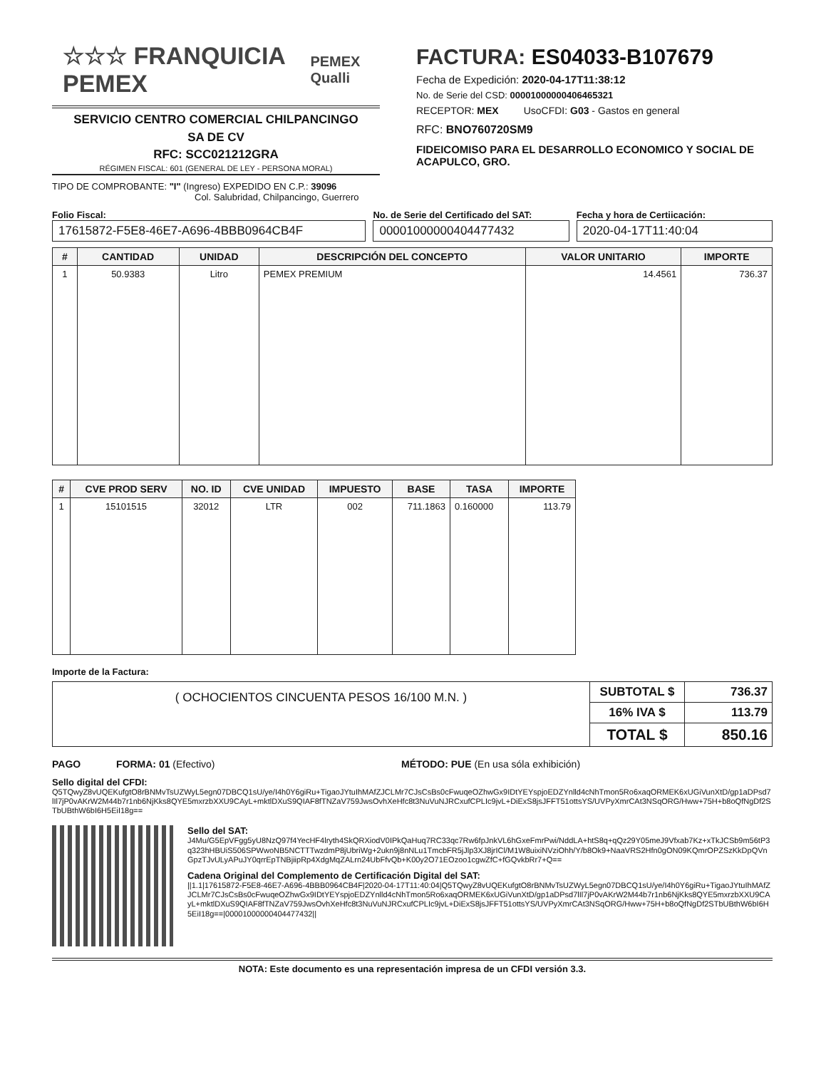☆☆☆ FRANQUICIA PEMEX PEMEX Qualli
SERVICIO CENTRO COMERCIAL CHILPANCINGO
SA DE CV
RFC: SCC021212GRA
RÉGIMEN FISCAL: 601 (GENERAL DE LEY - PERSONA MORAL)
TIPO DE COMPROBANTE: "I" (Ingreso) EXPEDIDO EN C.P.: 39096
Col. Salubridad, Chilpancingo, Guerrero
FACTURA: ES04033-B107679
Fecha de Expedición: 2020-04-17T11:38:12
No. de Serie del CSD: 00001000000406465321
RECEPTOR: MEX UsoCFDI: G03 - Gastos en general
RFC: BNO760720SM9
FIDEICOMISO PARA EL DESARROLLO ECONOMICO Y SOCIAL DE ACAPULCO, GRO.
Folio Fiscal:
17615872-F5E8-46E7-A696-4BBB0964CB4F
No. de Serie del Certificado del SAT:
00001000000404477432
Fecha y hora de Certiicación:
2020-04-17T11:40:04
| # | CANTIDAD | UNIDAD | DESCRIPCIÓN DEL CONCEPTO | VALOR UNITARIO | IMPORTE |
| --- | --- | --- | --- | --- | --- |
| 1 | 50.9383 | Litro | PEMEX PREMIUM | 14.4561 | 736.37 |
| # | CVE PROD SERV | NO. ID | CVE UNIDAD | IMPUESTO | BASE | TASA | IMPORTE |
| --- | --- | --- | --- | --- | --- | --- | --- |
| 1 | 15101515 | 32012 | LTR | 002 | 711.1863 | 0.160000 | 113.79 |
Importe de la Factura:
| ( OCHOCIENTOS CINCUENTA PESOS 16/100 M.N. ) | SUBTOTAL $ | 736.37 |
| | 16% IVA $ | 113.79 |
| | TOTAL $ | 850.16 |
PAGO FORMA: 01 (Efectivo) MÉTODO: PUE (En usa sóla exhibición)
Sello digital del CFDI:
Q5TQwyZ8vUQEKufgtO8rBNMvTsUZWyL5egn07DBCQ1sU/ye/I4h0Y6giRu+TigaoJYtuIhMAfZJCLMr7CJsCsBs0cFwuqeOZhwGx9IDtYEYspjoEDZYnlld4cNhTmon5Ro6xaqORMEK6xUGiVunXtD/gp1aDPsd7lIl7jP0vAKrW2M44b7r1nb6NjKks8QYE5mxrzbXXU9CAyL+mktlDXuS9QIAF8fTNZaV759JwsOvhXeHfc8t3NuVuNJRCxufCPLIc9jvL+DiExS8jsJFFT51ottsYS/UVPyXmrCAt3NSqORG/Hww+75H+b8oQfNgDf2STbUBthW6bI6H5EiI18g==
Sello del SAT:
J4Mu/G5EpVFgg5yU8NzQ97f4YecHF4lryth4SkQRXiodV0IPkQaHuq7RC33qc7Rw6fpJnkVL6hGxeFmrPwi/NddLA+htS8q+qQz29Y05meJ9Vfxab7Kz+xTkJCSb9m56tP3q323hHBUiS506SPWwoNB5NCTTTwzdmP8jUbriWg+2ukn9j8nNLu1TmcbFR5jJlp3XJ8jrICl/M1W8uixiNVziOhh/Y/b8Ok9+NaaVRS2Hfn0gON09KQmrOPZSzKkDpQVnGpzTJvULyAPuJY0qrrEpTNBjiipRp4XdgMqZALrn24UbFfvQb+K00y2O71EOzoo1cgwZfC+fGQvkbRr7+Q==
Cadena Original del Complemento de Certificación Digital del SAT:
||1.1|17615872-F5E8-46E7-A696-4BBB0964CB4F|2020-04-17T11:40:04|Q5TQwyZ8vUQEKufgtO8rBNMvTsUZWyL5egn07DBCQ1sU/ye/I4h0Y6giRu+TigaoJYtuIhMAfZJCLMr7CJsCsBs0cFwuqeOZhwGx9IDtYEYspjoEDZYnlld4cNhTmon5Ro6xaqORMEK6xUGiVunXtD/gp1aDPsd7lIl7jP0vAKrW2M44b7r1nb6NjKks8QYE5mxrzbXXU9CAyL+mktlDXuS9QIAF8fTNZaV759JwsOvhXeHfc8t3NuVuNJRCxufCPLIc9jvL+DiExS8jsJFFT51ottsYS/UVPyXmrCAt3NSqORG/Hww+75H+b8oQfNgDf2STbUBthW6bI6H5EiI18g==|00001000000404477432||
NOTA: Este documento es una representación impresa de un CFDI versión 3.3.